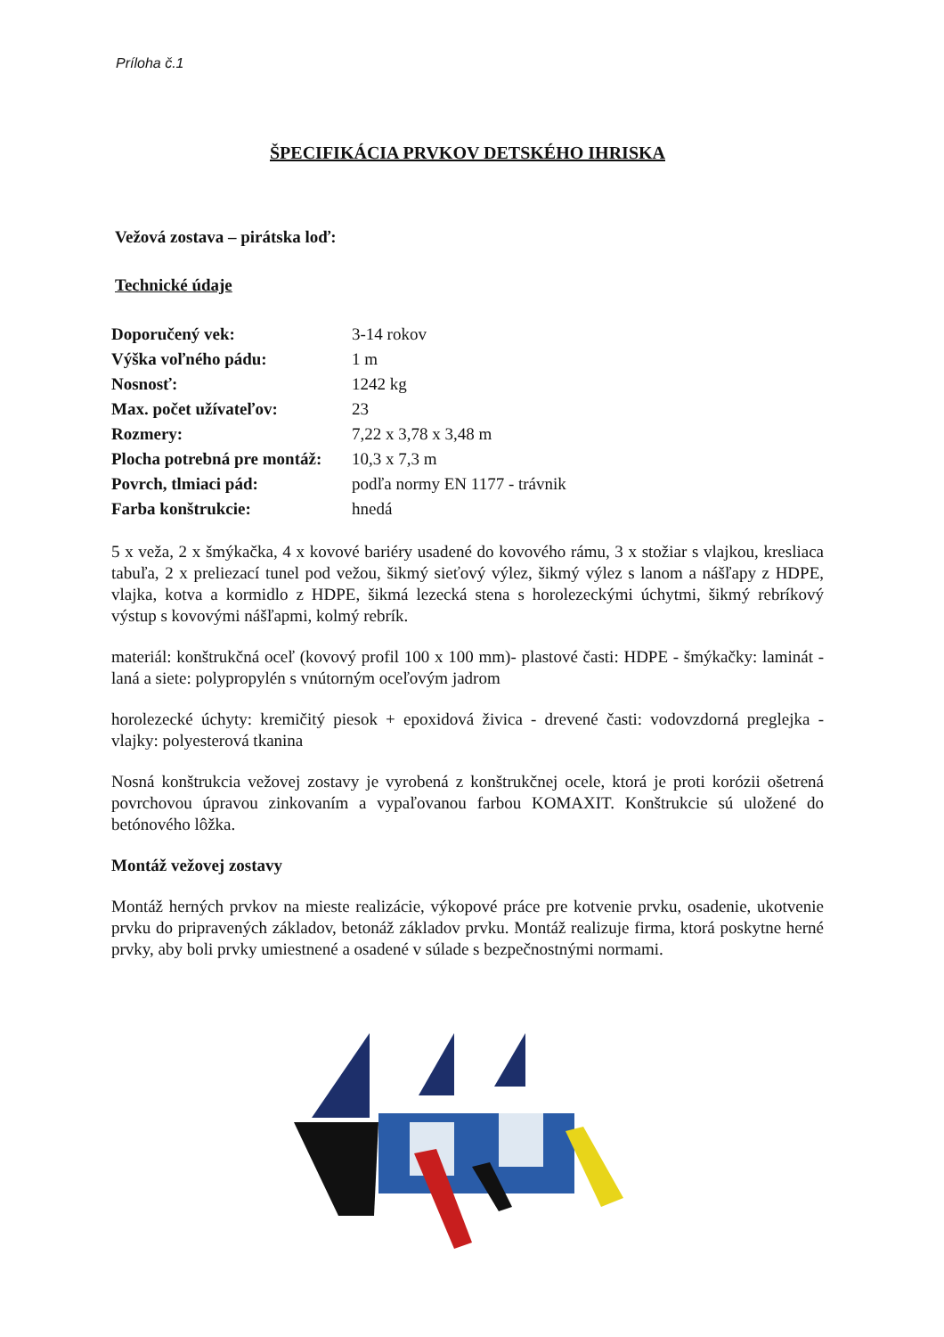Príloha č.1
ŠPECIFIKÁCIA PRVKOV DETSKÉHO IHRISKA
Vežová zostava – pirátska loď:
Technické údaje
| Doporučený vek: | 3-14 rokov |
| Výška voľného pádu: | 1 m |
| Nosnosť: | 1242 kg |
| Max. počet užívateľov: | 23 |
| Rozmery: | 7,22 x 3,78 x 3,48 m |
| Plocha potrebná pre montáž: | 10,3 x 7,3 m |
| Povrch, tlmiaci pád: | podľa normy EN 1177 - trávnik |
| Farba konštrukcie: | hnedá |
5 x veža, 2 x šmýkačka, 4 x kovové bariéry usadené do kovového rámu, 3 x stožiar s vlajkou, kresliaca tabuľa, 2 x preliezací tunel pod vežou, šikmý sieťový výlez, šikmý výlez s lanom a nášľapy z HDPE, vlajka, kotva a kormidlo z HDPE, šikmá lezecká stena s horolezeckými úchytmi, šikmý rebríkový výstup s kovovými nášľapmi, kolmý rebrík.
materiál: konštrukčná oceľ (kovový profil 100 x 100 mm)- plastové časti: HDPE - šmýkačky: laminát - laná a siete: polypropylén s vnútorným oceľovým jadrom
horolezecké úchyty: kremičitý piesok + epoxidová živica - drevené časti: vodovzdorná preglejka - vlajky: polyesterová tkanina
Nosná konštrukcia vežovej zostavy je vyrobená z konštrukčnej ocele, ktorá je proti korózii ošetrená povrchovou úpravou zinkovaním a vypaľovanou farbou KOMAXIT. Konštrukcie sú uložené do betónového lôžka.
Montáž vežovej zostavy
Montáž herných prvkov na mieste realizácie, výkopové práce pre kotvenie prvku, osadenie, ukotvenie prvku do pripravených základov, betonáž základov prvku. Montáž realizuje firma, ktorá poskytne herné prvky, aby boli prvky umiestnené a osadené v súlade s bezpečnostnými normami.